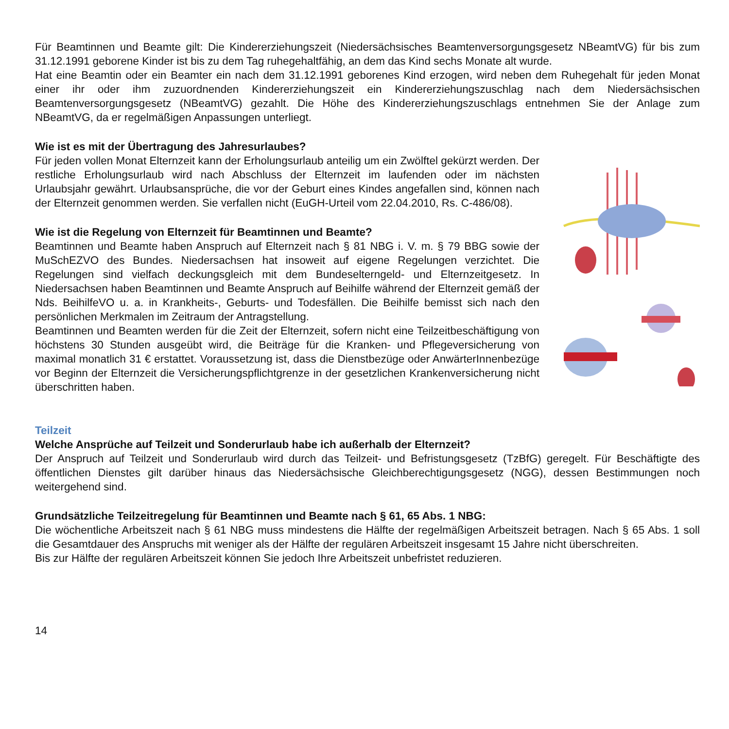Für Beamtinnen und Beamte gilt: Die Kindererziehungszeit (Niedersächsisches Beamtenversorgungsgesetz NBeamtVG) für bis zum 31.12.1991 geborene Kinder ist bis zu dem Tag ruhegehaltfähig, an dem das Kind sechs Monate alt wurde.
Hat eine Beamtin oder ein Beamter ein nach dem 31.12.1991 geborenes Kind erzogen, wird neben dem Ruhegehalt für jeden Monat einer ihr oder ihm zuzuordnenden Kindererziehungszeit ein Kindererziehungszuschlag nach dem Niedersächsischen Beamtenversorgungsgesetz (NBeamtVG) gezahlt. Die Höhe des Kindererziehungszuschlags entnehmen Sie der Anlage zum NBeamtVG, da er regelmäßigen Anpassungen unterliegt.
Wie ist es mit der Übertragung des Jahresurlaubes?
Für jeden vollen Monat Elternzeit kann der Erholungsurlaub anteilig um ein Zwölftel gekürzt werden. Der restliche Erholungsurlaub wird nach Abschluss der Elternzeit im laufenden oder im nächsten Urlaubsjahr gewährt. Urlaubsansprüche, die vor der Geburt eines Kindes angefallen sind, können nach der Elternzeit genommen werden. Sie verfallen nicht (EuGH-Urteil vom 22.04.2010, Rs. C-486/08).
Wie ist die Regelung von Elternzeit für Beamtinnen und Beamte?
Beamtinnen und Beamte haben Anspruch auf Elternzeit nach § 81 NBG i. V. m. § 79 BBG sowie der MuSchEZVO des Bundes. Niedersachsen hat insoweit auf eigene Regelungen verzichtet. Die Regelungen sind vielfach deckungsgleich mit dem Bundeselterngeld- und Elternzeitgesetz. In Niedersachsen haben Beamtinnen und Beamte Anspruch auf Beihilfe während der Elternzeit gemäß der Nds. BeihilfeVO u. a. in Krankheits-, Geburts- und Todesfällen. Die Beihilfe bemisst sich nach den persönlichen Merkmalen im Zeitraum der Antragstellung.
Beamtinnen und Beamten werden für die Zeit der Elternzeit, sofern nicht eine Teilzeitbeschäftigung von höchstens 30 Stunden ausgeübt wird, die Beiträge für die Kranken- und Pflegeversicherung von maximal monatlich 31 € erstattet. Voraussetzung ist, dass die Dienstbezüge oder AnwärterInnenbezüge vor Beginn der Elternzeit die Versicherungspflichtgrenze in der gesetzlichen Krankenversicherung nicht überschritten haben.
Teilzeit
Welche Ansprüche auf Teilzeit und Sonderurlaub habe ich außerhalb der Elternzeit?
Der Anspruch auf Teilzeit und Sonderurlaub wird durch das Teilzeit- und Befristungsgesetz (TzBfG) geregelt. Für Beschäftigte des öffentlichen Dienstes gilt darüber hinaus das Niedersächsische Gleichberechtigungsgesetz (NGG), dessen Bestimmungen noch weitergehend sind.
Grundsätzliche Teilzeitregelung für Beamtinnen und Beamte nach § 61, 65 Abs. 1 NBG:
Die wöchentliche Arbeitszeit nach § 61 NBG muss mindestens die Hälfte der regelmäßigen Arbeitszeit betragen. Nach § 65 Abs. 1 soll die Gesamtdauer des Anspruchs mit weniger als der Hälfte der regulären Arbeitszeit insgesamt 15 Jahre nicht überschreiten.
Bis zur Hälfte der regulären Arbeitszeit können Sie jedoch Ihre Arbeitszeit unbefristet reduzieren.
14